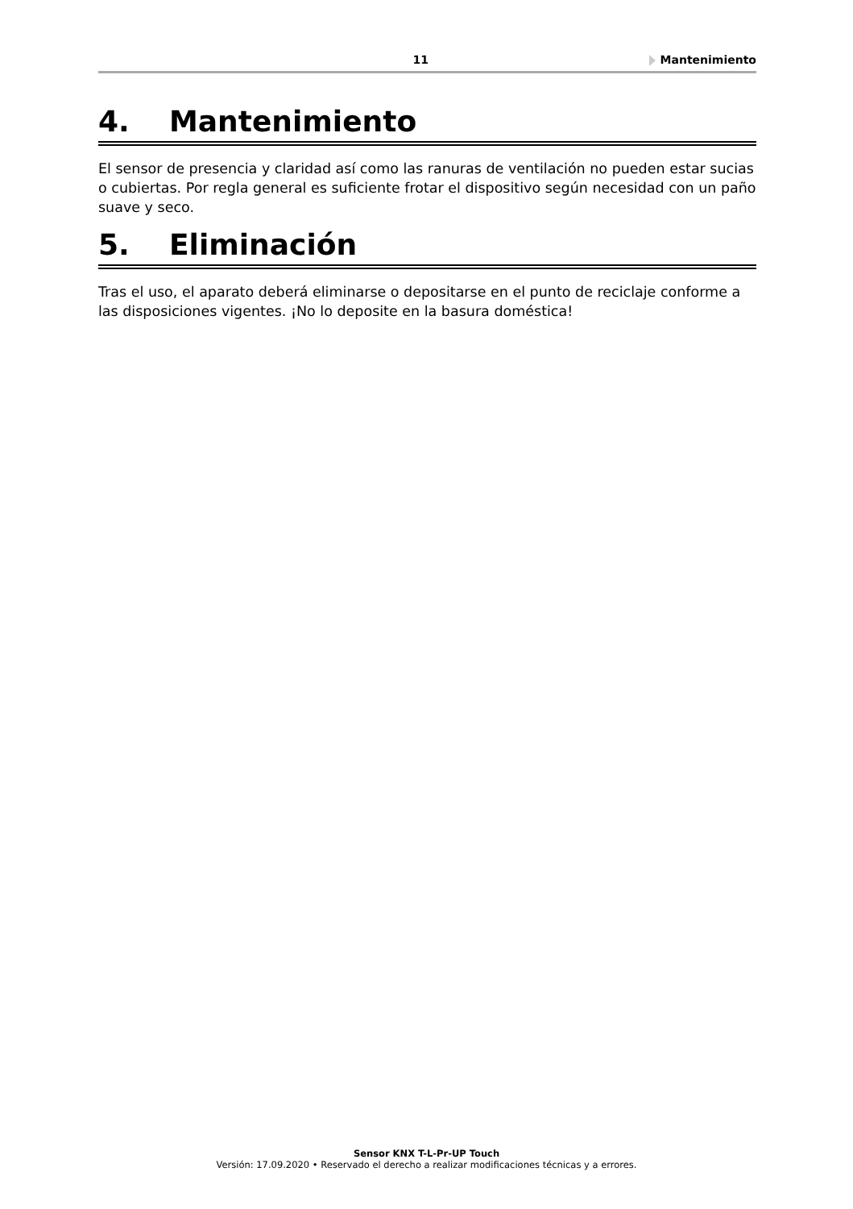11 Mantenimiento
4. Mantenimiento
El sensor de presencia y claridad así como las ranuras de ventilación no pueden estar sucias o cubiertas. Por regla general es suficiente frotar el dispositivo según necesidad con un paño suave y seco.
5. Eliminación
Tras el uso, el aparato deberá eliminarse o depositarse en el punto de reciclaje conforme a las disposiciones vigentes. ¡No lo deposite en la basura doméstica!
Sensor KNX T-L-Pr-UP Touch
Versión: 17.09.2020 • Reservado el derecho a realizar modificaciones técnicas y a errores.